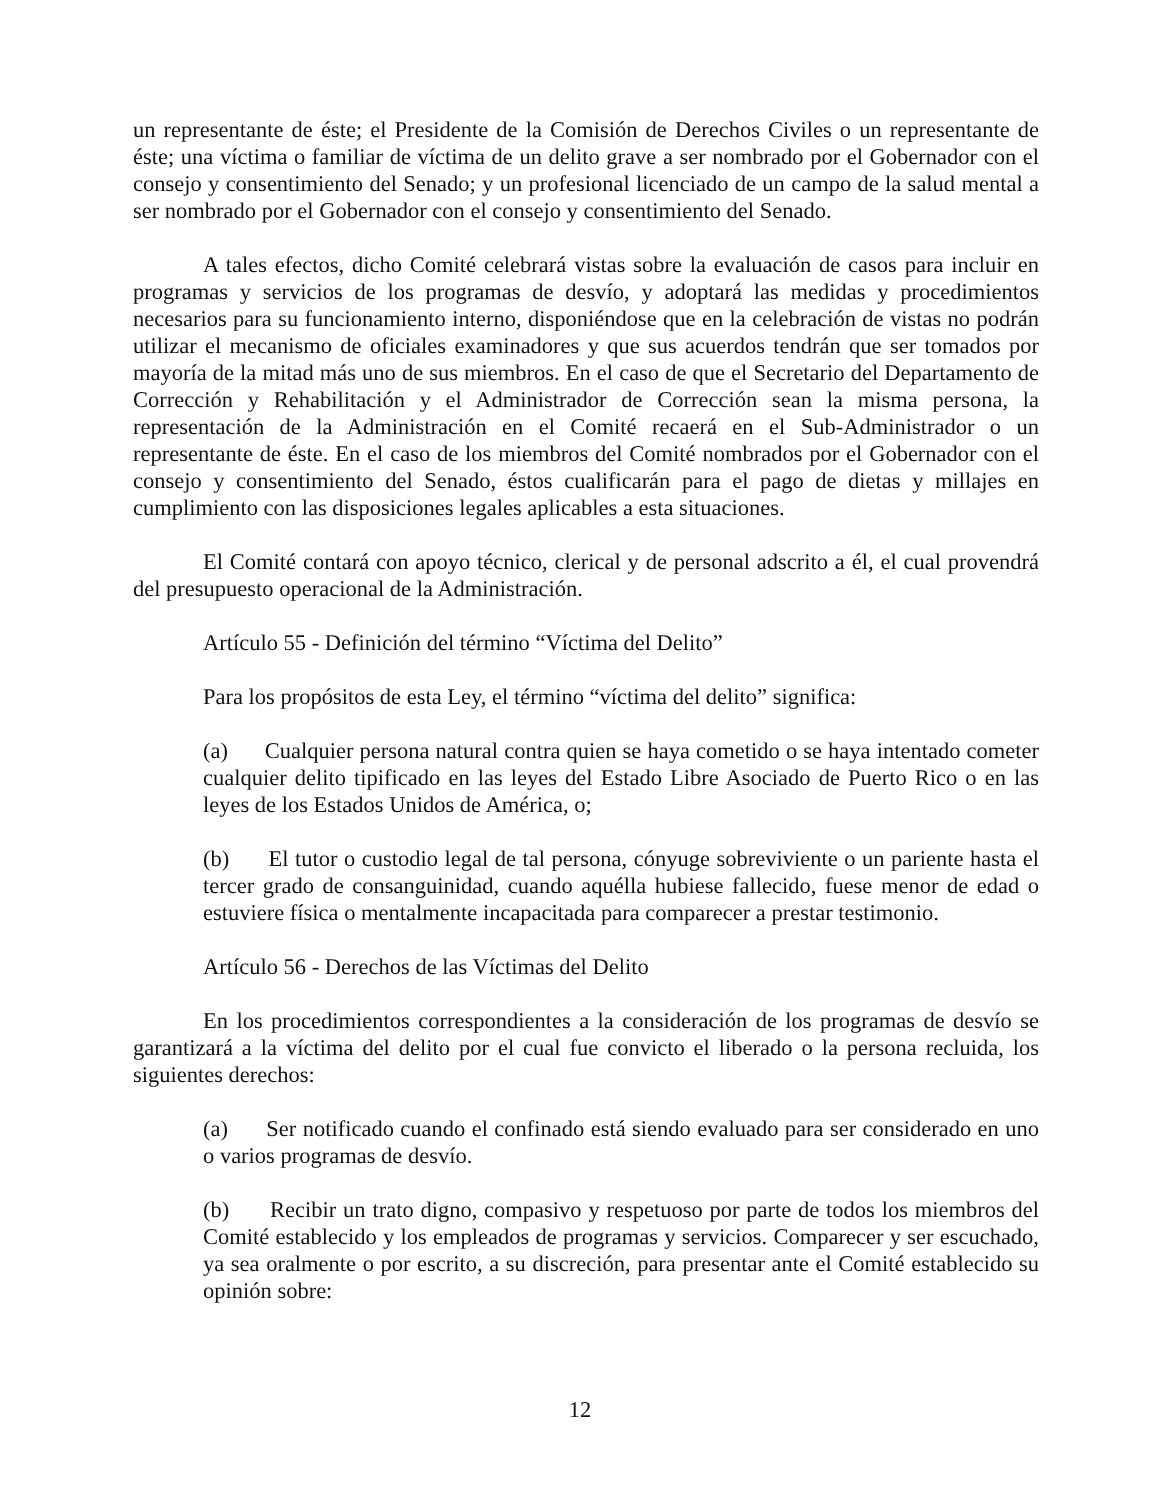un representante de éste; el Presidente de la Comisión de Derechos Civiles o un representante de éste; una víctima o familiar de víctima de un delito grave a ser nombrado por el Gobernador con el consejo y consentimiento del Senado; y un profesional licenciado de un campo de la salud mental a ser nombrado por el Gobernador con el consejo y consentimiento del Senado.
A tales efectos, dicho Comité celebrará vistas sobre la evaluación de casos para incluir en programas y servicios de los programas de desvío, y adoptará las medidas y procedimientos necesarios para su funcionamiento interno, disponiéndose que en la celebración de vistas no podrán utilizar el mecanismo de oficiales examinadores y que sus acuerdos tendrán que ser tomados por mayoría de la mitad más uno de sus miembros. En el caso de que el Secretario del Departamento de Corrección y Rehabilitación y el Administrador de Corrección sean la misma persona, la representación de la Administración en el Comité recaerá en el Sub-Administrador o un representante de éste. En el caso de los miembros del Comité nombrados por el Gobernador con el consejo y consentimiento del Senado, éstos cualificarán para el pago de dietas y millajes en cumplimiento con las disposiciones legales aplicables a esta situaciones.
El Comité contará con apoyo técnico, clerical y de personal adscrito a él, el cual provendrá del presupuesto operacional de la Administración.
Artículo 55 - Definición del término “Víctima del Delito”
Para los propósitos de esta Ley, el término “víctima del delito” significa:
(a) Cualquier persona natural contra quien se haya cometido o se haya intentado cometer cualquier delito tipificado en las leyes del Estado Libre Asociado de Puerto Rico o en las leyes de los Estados Unidos de América, o;
(b) El tutor o custodio legal de tal persona, cónyuge sobreviviente o un pariente hasta el tercer grado de consanguinidad, cuando aquélla hubiese fallecido, fuese menor de edad o estuviere física o mentalmente incapacitada para comparecer a prestar testimonio.
Artículo 56 - Derechos de las Víctimas del Delito
En los procedimientos correspondientes a la consideración de los programas de desvío se garantizará a la víctima del delito por el cual fue convicto el liberado o la persona recluida, los siguientes derechos:
(a) Ser notificado cuando el confinado está siendo evaluado para ser considerado en uno o varios programas de desvío.
(b) Recibir un trato digno, compasivo y respetuoso por parte de todos los miembros del Comité establecido y los empleados de programas y servicios. Comparecer y ser escuchado, ya sea oralmente o por escrito, a su discreción, para presentar ante el Comité establecido su opinión sobre:
12